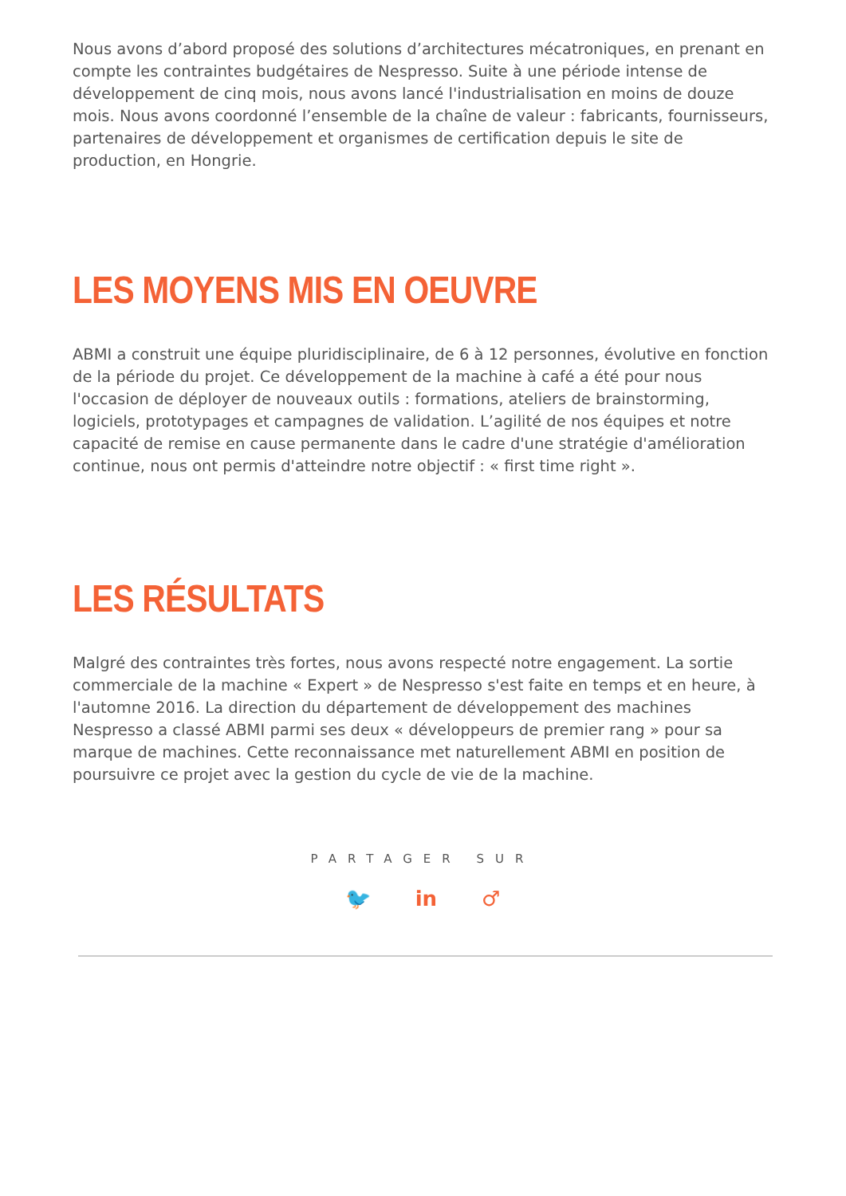Nous avons d’abord proposé des solutions d’architectures mécatroniques, en prenant en compte les contraintes budgétaires de Nespresso. Suite à une période intense de développement de cinq mois, nous avons lancé l'industrialisation en moins de douze mois. Nous avons coordonné l’ensemble de la chaîne de valeur : fabricants, fournisseurs, partenaires de développement et organismes de certification depuis le site de production, en Hongrie.
LES MOYENS MIS EN OEUVRE
ABMI a construit une équipe pluridisciplinaire, de 6 à 12 personnes, évolutive en fonction de la période du projet. Ce développement de la machine à café a été pour nous l'occasion de déployer de nouveaux outils : formations, ateliers de brainstorming, logiciels, prototypages et campagnes de validation. L’agilité de nos équipes et notre capacité de remise en cause permanente dans le cadre d'une stratégie d'amélioration continue, nous ont permis d'atteindre notre objectif : « first time right ».
LES RÉSULTATS
Malgré des contraintes très fortes, nous avons respecté notre engagement. La sortie commerciale de la machine « Expert » de Nespresso s'est faite en temps et en heure, à l'automne 2016. La direction du département de développement des machines Nespresso a classé ABMI parmi ses deux « développeurs de premier rang » pour sa marque de machines. Cette reconnaissance met naturellement ABMI en position de poursuivre ce projet avec la gestion du cycle de vie de la machine.
PARTAGER SUR
🐦 in ♂